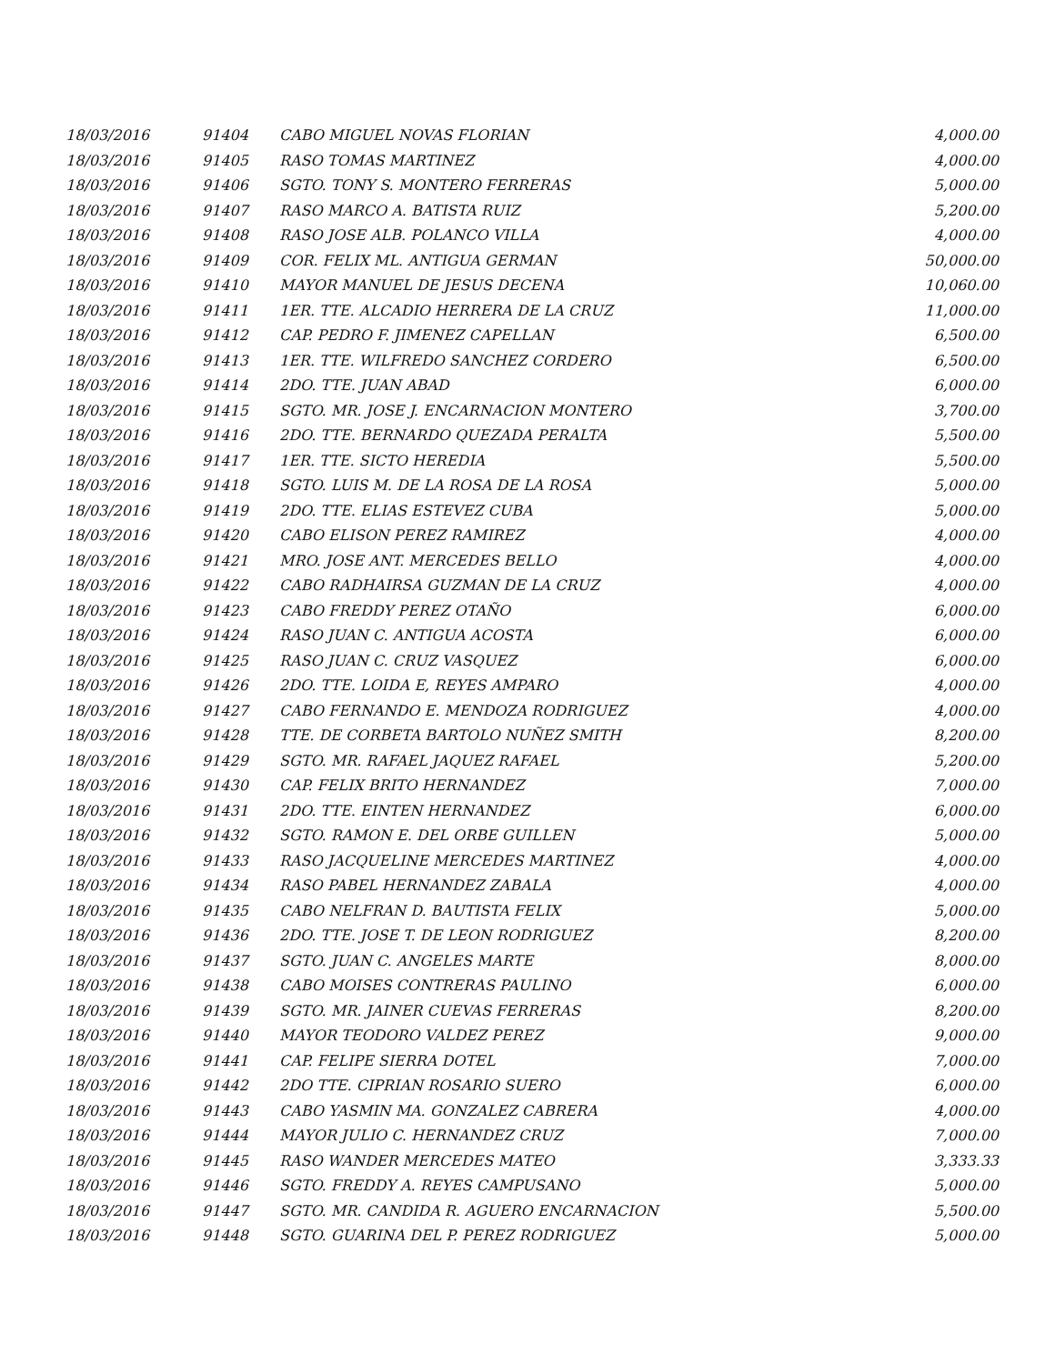| 18/03/2016 | 91404 | CABO MIGUEL NOVAS FLORIAN | 4,000.00 |
| 18/03/2016 | 91405 | RASO TOMAS MARTINEZ | 4,000.00 |
| 18/03/2016 | 91406 | SGTO. TONY S. MONTERO FERRERAS | 5,000.00 |
| 18/03/2016 | 91407 | RASO MARCO A. BATISTA RUIZ | 5,200.00 |
| 18/03/2016 | 91408 | RASO JOSE ALB. POLANCO VILLA | 4,000.00 |
| 18/03/2016 | 91409 | COR. FELIX ML. ANTIGUA GERMAN | 50,000.00 |
| 18/03/2016 | 91410 | MAYOR MANUEL DE JESUS DECENA | 10,060.00 |
| 18/03/2016 | 91411 | 1ER. TTE. ALCADIO HERRERA DE LA CRUZ | 11,000.00 |
| 18/03/2016 | 91412 | CAP. PEDRO F. JIMENEZ CAPELLAN | 6,500.00 |
| 18/03/2016 | 91413 | 1ER. TTE. WILFREDO SANCHEZ CORDERO | 6,500.00 |
| 18/03/2016 | 91414 | 2DO. TTE. JUAN ABAD | 6,000.00 |
| 18/03/2016 | 91415 | SGTO. MR. JOSE J. ENCARNACION MONTERO | 3,700.00 |
| 18/03/2016 | 91416 | 2DO. TTE. BERNARDO QUEZADA PERALTA | 5,500.00 |
| 18/03/2016 | 91417 | 1ER. TTE. SICTO HEREDIA | 5,500.00 |
| 18/03/2016 | 91418 | SGTO. LUIS M. DE LA ROSA DE LA ROSA | 5,000.00 |
| 18/03/2016 | 91419 | 2DO. TTE. ELIAS ESTEVEZ CUBA | 5,000.00 |
| 18/03/2016 | 91420 | CABO ELISON PEREZ RAMIREZ | 4,000.00 |
| 18/03/2016 | 91421 | MRO. JOSE ANT. MERCEDES BELLO | 4,000.00 |
| 18/03/2016 | 91422 | CABO RADHAIRSA GUZMAN DE LA CRUZ | 4,000.00 |
| 18/03/2016 | 91423 | CABO FREDDY PEREZ OTAÑO | 6,000.00 |
| 18/03/2016 | 91424 | RASO JUAN C. ANTIGUA ACOSTA | 6,000.00 |
| 18/03/2016 | 91425 | RASO JUAN C. CRUZ VASQUEZ | 6,000.00 |
| 18/03/2016 | 91426 | 2DO. TTE. LOIDA E, REYES AMPARO | 4,000.00 |
| 18/03/2016 | 91427 | CABO FERNANDO E. MENDOZA RODRIGUEZ | 4,000.00 |
| 18/03/2016 | 91428 | TTE. DE CORBETA BARTOLO NUÑEZ SMITH | 8,200.00 |
| 18/03/2016 | 91429 | SGTO. MR. RAFAEL JAQUEZ RAFAEL | 5,200.00 |
| 18/03/2016 | 91430 | CAP. FELIX BRITO HERNANDEZ | 7,000.00 |
| 18/03/2016 | 91431 | 2DO. TTE. EINTEN HERNANDEZ | 6,000.00 |
| 18/03/2016 | 91432 | SGTO. RAMON E. DEL ORBE GUILLEN | 5,000.00 |
| 18/03/2016 | 91433 | RASO JACQUELINE MERCEDES MARTINEZ | 4,000.00 |
| 18/03/2016 | 91434 | RASO PABEL HERNANDEZ ZABALA | 4,000.00 |
| 18/03/2016 | 91435 | CABO NELFRAN D. BAUTISTA FELIX | 5,000.00 |
| 18/03/2016 | 91436 | 2DO. TTE. JOSE T. DE LEON RODRIGUEZ | 8,200.00 |
| 18/03/2016 | 91437 | SGTO. JUAN C. ANGELES MARTE | 8,000.00 |
| 18/03/2016 | 91438 | CABO MOISES CONTRERAS PAULINO | 6,000.00 |
| 18/03/2016 | 91439 | SGTO. MR. JAINER CUEVAS FERRERAS | 8,200.00 |
| 18/03/2016 | 91440 | MAYOR TEODORO VALDEZ PEREZ | 9,000.00 |
| 18/03/2016 | 91441 | CAP. FELIPE SIERRA DOTEL | 7,000.00 |
| 18/03/2016 | 91442 | 2DO TTE. CIPRIAN ROSARIO SUERO | 6,000.00 |
| 18/03/2016 | 91443 | CABO YASMIN MA. GONZALEZ CABRERA | 4,000.00 |
| 18/03/2016 | 91444 | MAYOR JULIO C. HERNANDEZ CRUZ | 7,000.00 |
| 18/03/2016 | 91445 | RASO WANDER MERCEDES MATEO | 3,333.33 |
| 18/03/2016 | 91446 | SGTO. FREDDY A. REYES CAMPUSANO | 5,000.00 |
| 18/03/2016 | 91447 | SGTO. MR. CANDIDA R. AGUERO ENCARNACION | 5,500.00 |
| 18/03/2016 | 91448 | SGTO. GUARINA DEL P. PEREZ RODRIGUEZ | 5,000.00 |